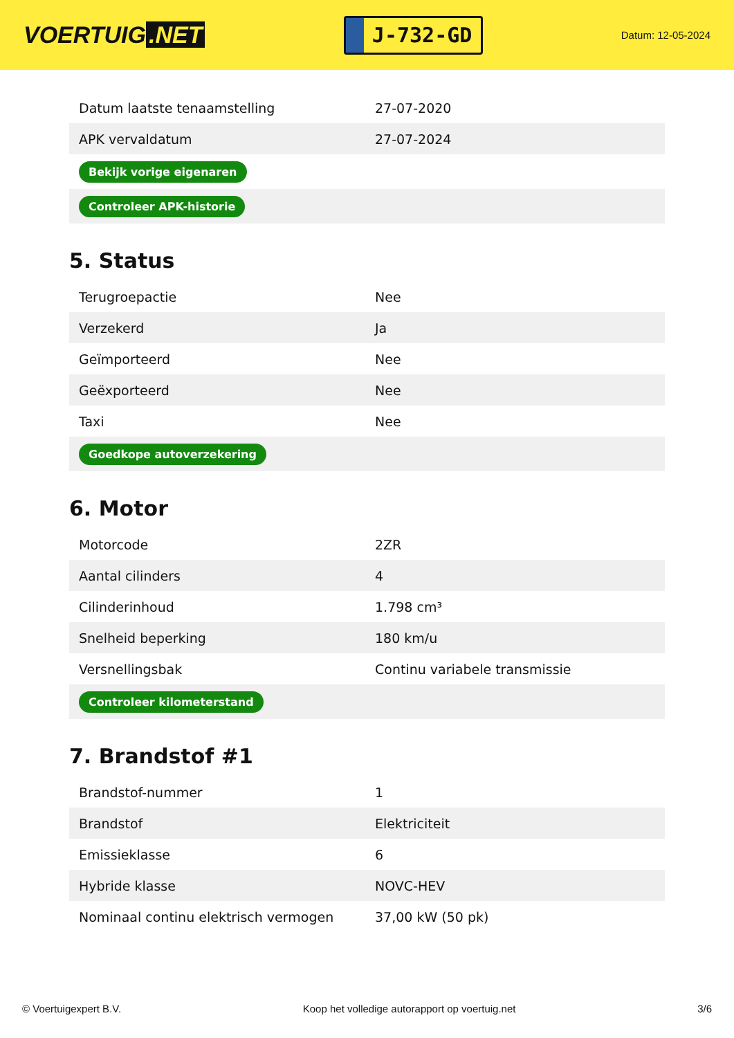VOERTUIG.NET
J-732-GD
Datum: 12-05-2024
| Datum laatste tenaamstelling | 27-07-2020 |
| APK vervaldatum | 27-07-2024 |
| Bekijk vorige eigenaren | |
| Controleer APK-historie | |
5. Status
| Terugroepactie | Nee |
| Verzekerd | Ja |
| Geïmporteerd | Nee |
| Geëxporteerd | Nee |
| Taxi | Nee |
| Goedkope autoverzekering | |
6. Motor
| Motorcode | 2ZR |
| Aantal cilinders | 4 |
| Cilinderinhoud | 1.798 cm³ |
| Snelheid beperking | 180 km/u |
| Versnellingsbak | Continu variabele transmissie |
| Controleer kilometerstand | |
7. Brandstof #1
| Brandstof-nummer | 1 |
| Brandstof | Elektriciteit |
| Emissieklasse | 6 |
| Hybride klasse | NOVC-HEV |
| Nominaal continu elektrisch vermogen | 37,00 kW (50 pk) |
© Voertuigexpert B.V. Koop het volledige autorapport op voertuig.net 3/6